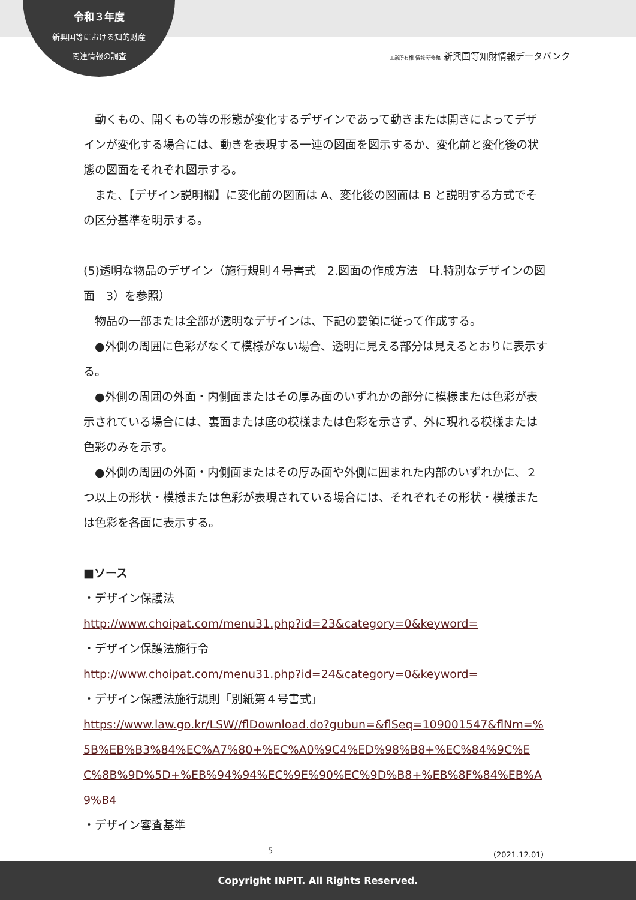令和３年度
新興国等における知的財産
関連情報の調査
工業所有権 情報·研修館 新興国等知財情報データバンク
動くもの、開くもの等の形態が変化するデザインであって動きまたは開きによってデザインが変化する場合には、動きを表現する一連の図面を図示するか、変化前と変化後の状態の図面をそれぞれ図示する。
また、【デザイン説明欄】に変化前の図面は A、変化後の図面は B と説明する方式でその区分基準を明示する。
(5)透明な物品のデザイン（施行規則４号書式　2.図面の作成方法　다.特別なデザインの図面　3）を参照）
物品の一部または全部が透明なデザインは、下記の要領に従って作成する。
●外側の周囲に色彩がなくて模様がない場合、透明に見える部分は見えるとおりに表示する。
●外側の周囲の外面・内側面またはその厚み面のいずれかの部分に模様または色彩が表示されている場合には、裏面または底の模様または色彩を示さず、外に現れる模様または色彩のみを示す。
●外側の周囲の外面・内側面またはその厚み面や外側に囲まれた内部のいずれかに、２つ以上の形状・模様または色彩が表現されている場合には、それぞれその形状・模様または色彩を各面に表示する。
■ソース
・デザイン保護法
http://www.choipat.com/menu31.php?id=23&category=0&keyword=
・デザイン保護法施行令
http://www.choipat.com/menu31.php?id=24&category=0&keyword=
・デザイン保護法施行規則「別紙第４号書式」
https://www.law.go.kr/LSW//flDownload.do?gubun=&flSeq=109001547&flNm=%5B%EB%B3%84%EC%A7%80+%EC%A0%9C4%ED%98%B8+%EC%84%9C%EC%8B%9D%5D+%EB%94%94%EC%9E%90%EC%9D%B8+%EB%8F%84%EB%A9%B4
・デザイン審査基準
5 （2021.12.01）
Copyright INPIT. All Rights Reserved.